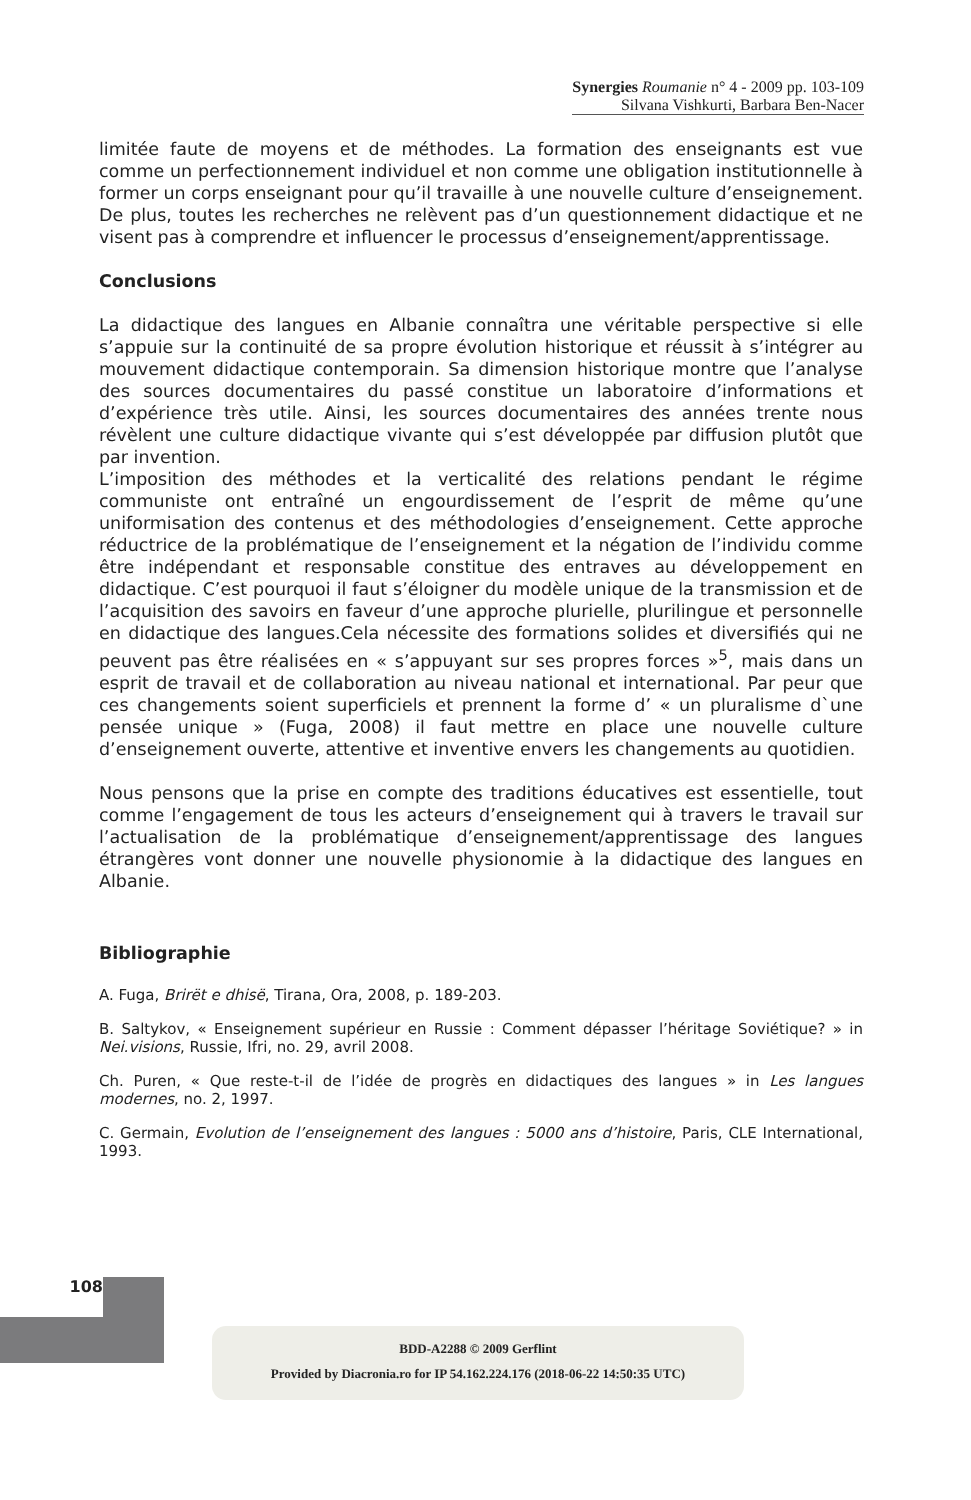Synergies Roumanie n° 4 - 2009 pp. 103-109
Silvana Vishkurti, Barbara Ben-Nacer
limitée faute de moyens et de méthodes. La formation des enseignants est vue comme un perfectionnement individuel et non comme une obligation institutionnelle à former un corps enseignant pour qu’il travaille à une nouvelle culture d’enseignement. De plus, toutes les recherches ne relèvent pas d’un questionnement didactique et ne visent pas à comprendre et influencer le processus d’enseignement/apprentissage.
Conclusions
La didactique des langues en Albanie connaîtra une véritable perspective si elle s’appuie sur la continuité de sa propre évolution historique et réussit à s’intégrer au mouvement didactique contemporain. Sa dimension historique montre que l’analyse des sources documentaires du passé constitue un laboratoire d’informations et d’expérience très utile. Ainsi, les sources documentaires des années trente nous révèlent une culture didactique vivante qui s’est développée par diffusion plutôt que par invention.
L’imposition des méthodes et la verticalité des relations pendant le régime communiste ont entraîné un engourdissement de l’esprit de même qu’une uniformisation des contenus et des méthodologies d’enseignement. Cette approche réductrice de la problématique de l’enseignement et la négation de l’individu comme être indépendant et responsable constitue des entraves au développement en didactique. C’est pourquoi il faut s’éloigner du modèle unique de la transmission et de l’acquisition des savoirs en faveur d’une approche plurielle, plurilingue et personnelle en didactique des langues.Cela nécessite des formations solides et diversifiés qui ne peuvent pas être réalisées en « s’appuyant sur ses propres forces »<sup>5</sup>, mais dans un esprit de travail et de collaboration au niveau national et international. Par peur que ces changements soient superficiels et prennent la forme d’ « un pluralisme d`une pensée unique » (Fuga, 2008) il faut mettre en place une nouvelle culture d’enseignement ouverte, attentive et inventive envers les changements au quotidien.
Nous pensons que la prise en compte des traditions éducatives est essentielle, tout comme l’engagement de tous les acteurs d’enseignement qui à travers le travail sur l’actualisation de la problématique d’enseignement/apprentissage des langues étrangères vont donner une nouvelle physionomie à la didactique des langues en Albanie.
Bibliographie
A. Fuga, Brirët e dhisë, Tirana, Ora, 2008, p. 189-203.
B. Saltykov, « Enseignement supérieur en Russie : Comment dépasser l’héritage Soviétique? » in Nei.visions, Russie, Ifri, no. 29, avril 2008.
Ch. Puren, « Que reste-t-il de l’idée de progrès en didactiques des langues » in Les langues modernes, no. 2, 1997.
C. Germain, Evolution de l’enseignement des langues : 5000 ans d’histoire, Paris, CLE International, 1993.
108
BDD-A2288 © 2009 Gerflint
Provided by Diacronia.ro for IP 54.162.224.176 (2018-06-22 14:50:35 UTC)